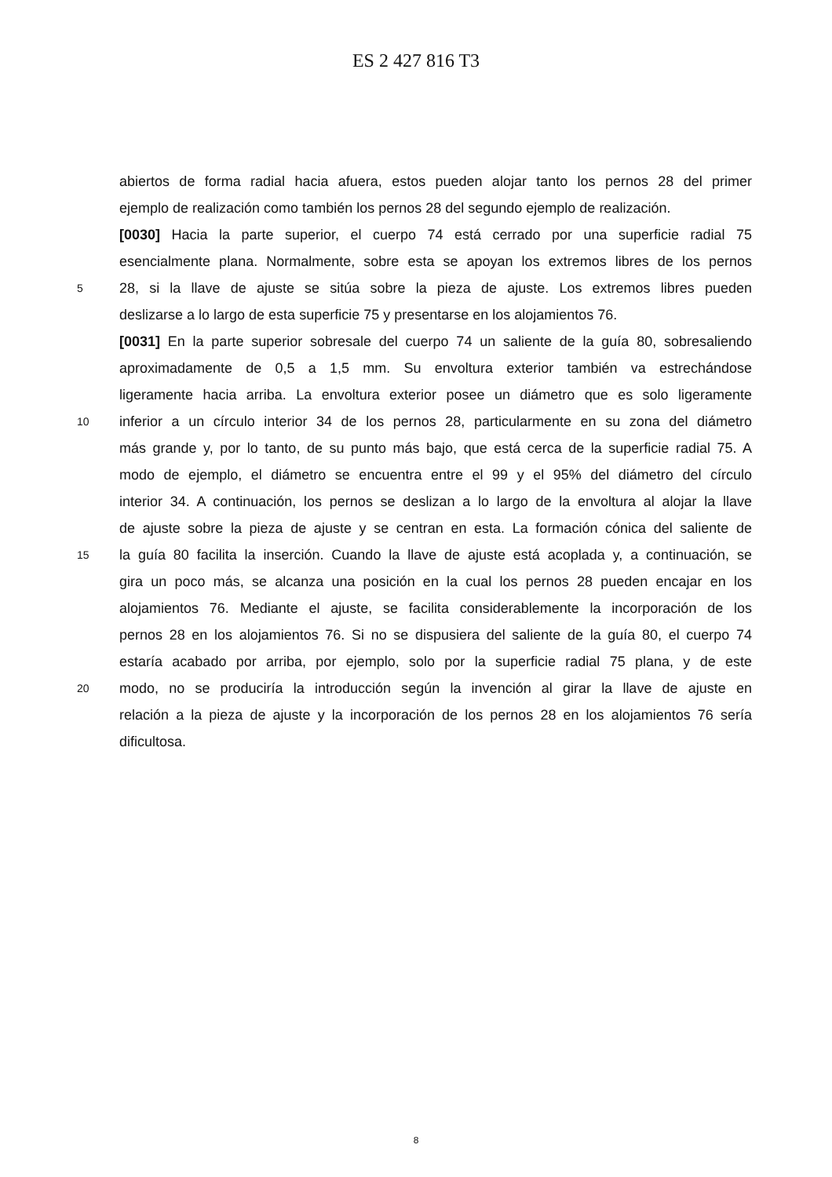ES 2 427 816 T3
abiertos de forma radial hacia afuera, estos pueden alojar tanto los pernos 28 del primer
ejemplo de realización como también los pernos 28 del segundo ejemplo de realización.
[0030] Hacia la parte superior, el cuerpo 74 está cerrado por una superficie radial 75
esencialmente plana. Normalmente, sobre esta se apoyan los extremos libres de los pernos
5 28, si la llave de ajuste se sitúa sobre la pieza de ajuste. Los extremos libres pueden
deslizarse a lo largo de esta superficie 75 y presentarse en los alojamientos 76.
[0031] En la parte superior sobresale del cuerpo 74 un saliente de la guía 80, sobresaliendo
aproximadamente de 0,5 a 1,5 mm. Su envoltura exterior también va estrechándose
ligeramente hacia arriba. La envoltura exterior posee un diámetro que es solo ligeramente
10 inferior a un círculo interior 34 de los pernos 28, particularmente en su zona del diámetro
más grande y, por lo tanto, de su punto más bajo, que está cerca de la superficie radial 75. A
modo de ejemplo, el diámetro se encuentra entre el 99 y el 95% del diámetro del círculo
interior 34. A continuación, los pernos se deslizan a lo largo de la envoltura al alojar la llave
de ajuste sobre la pieza de ajuste y se centran en esta. La formación cónica del saliente de
15 la guía 80 facilita la inserción. Cuando la llave de ajuste está acoplada y, a continuación, se
gira un poco más, se alcanza una posición en la cual los pernos 28 pueden encajar en los
alojamientos 76. Mediante el ajuste, se facilita considerablemente la incorporación de los
pernos 28 en los alojamientos 76. Si no se dispusiera del saliente de la guía 80, el cuerpo 74
estaría acabado por arriba, por ejemplo, solo por la superficie radial 75 plana, y de este
20 modo, no se produciría la introducción según la invención al girar la llave de ajuste en
relación a la pieza de ajuste y la incorporación de los pernos 28 en los alojamientos 76 sería
dificultosa.
8